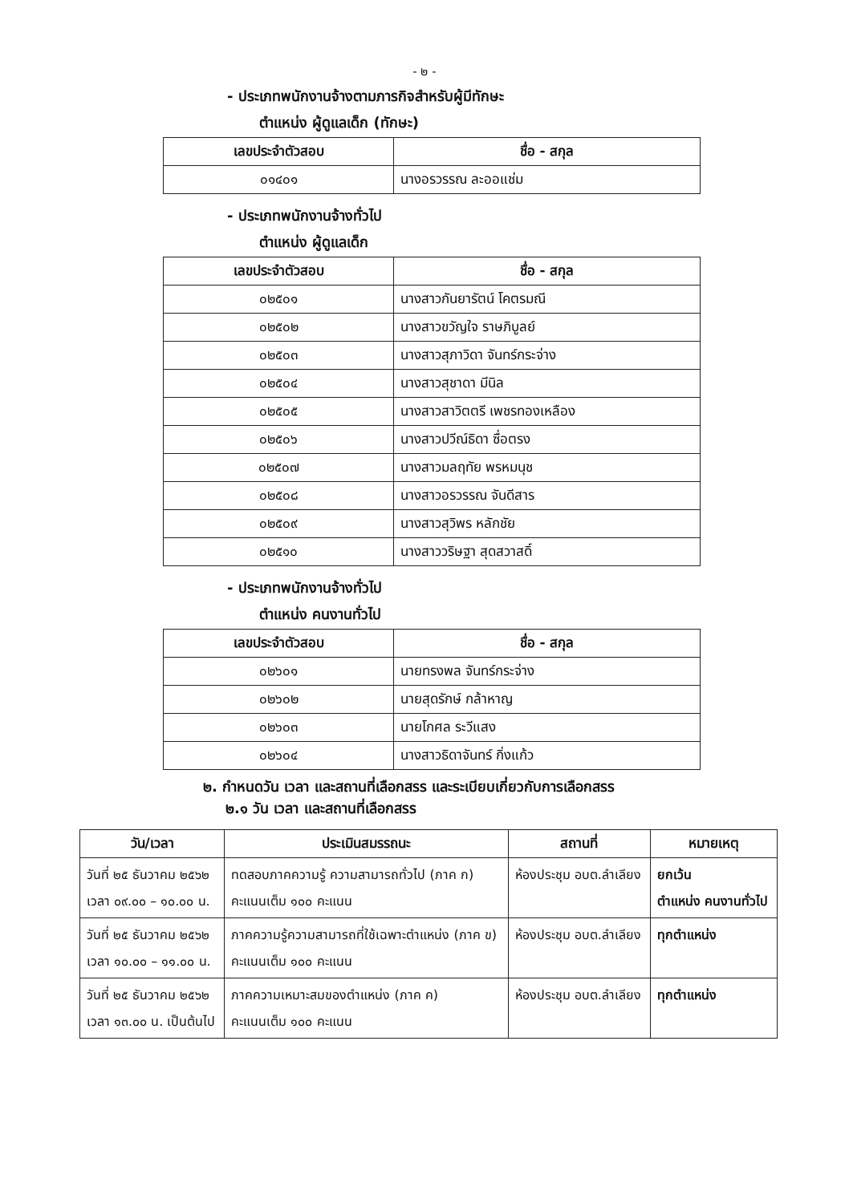- ๒ -
- ประเภทพนักงานจ้างตามภารกิจสำหรับผู้มีทักษะ
ตำแหน่ง ผู้ดูแลเด็ก (ทักษะ)
| เลขประจำตัวสอบ | ชื่อ - สกุล |
| --- | --- |
| ๐๑๔๐๑ | นางอรวรรณ ละออแช่ม |
- ประเภทพนักงานจ้างทั่วไป
ตำแหน่ง ผู้ดูแลเด็ก
| เลขประจำตัวสอบ | ชื่อ - สกุล |
| --- | --- |
| ๐๒๕๐๑ | นางสาวกันยารัตน์ โคตรมณี |
| ๐๒๕๐๒ | นางสาวขวัญใจ ราษภิบูลย์ |
| ๐๒๕๐๓ | นางสาวสุภาวิดา จันทร์กระจ่าง |
| ๐๒๕๐๔ | นางสาวสุชาดา มีนิล |
| ๐๒๕๐๕ | นางสาวสาวิตตรี เพชรทองเหลือง |
| ๐๒๕๐๖ | นางสาวปวีณ์ธิดา ซื่อตรง |
| ๐๒๕๐๗ | นางสาวมลฤทัย พรหมนุช |
| ๐๒๕๐๘ | นางสาวอรวรรณ จันดีสาร |
| ๐๒๕๐๙ | นางสาวสุวิพร หลักชัย |
| ๐๒๕๑๐ | นางสาววริษฐา สุดสวาสดิ์ |
- ประเภทพนักงานจ้างทั่วไป
ตำแหน่ง คนงานทั่วไป
| เลขประจำตัวสอบ | ชื่อ - สกุล |
| --- | --- |
| ๐๒๖๐๑ | นายทรงพล จันทร์กระจ่าง |
| ๐๒๖๐๒ | นายสุดรักษ์ กล้าหาญ |
| ๐๒๖๐๓ | นายโกศล ระวีแสง |
| ๐๒๖๐๔ | นางสาวธิดาจันทร์ กิ่งแก้ว |
๒. กำหนดวัน เวลา และสถานที่เลือกสรร และระเบียบเกี่ยวกับการเลือกสรร
๒.๑ วัน เวลา และสถานที่เลือกสรร
| วัน/เวลา | ประเมินสมรรถนะ | สถานที่ | หมายเหตุ |
| --- | --- | --- | --- |
| วันที่ ๒๕ ธันวาคม ๒๕๖๒ เวลา ๐๙.๐๐ – ๑๐.๐๐ น. | ทดสอบภาคความรู้ ความสามารถทั่วไป (ภาค ก) คะแนนเต็ม ๑๐๐ คะแนน | ห้องประชุม อบต.ลำเลียง | ยกเว้น ตำแหน่ง คนงานทั่วไป |
| วันที่ ๒๕ ธันวาคม ๒๕๖๒ เวลา ๑๐.๐๐ – ๑๑.๐๐ น. | ภาคความรู้ความสามารถที่ใช้เฉพาะตำแหน่ง (ภาค ข) คะแนนเต็ม ๑๐๐ คะแนน | ห้องประชุม อบต.ลำเลียง | ทุกตำแหน่ง |
| วันที่ ๒๕ ธันวาคม ๒๕๖๒ เวลา ๑๓.๐๐ น. เป็นต้นไป | ภาคความเหมาะสมของตำแหน่ง (ภาค ค) คะแนนเต็ม ๑๐๐ คะแนน | ห้องประชุม อบต.ลำเลียง | ทุกตำแหน่ง |